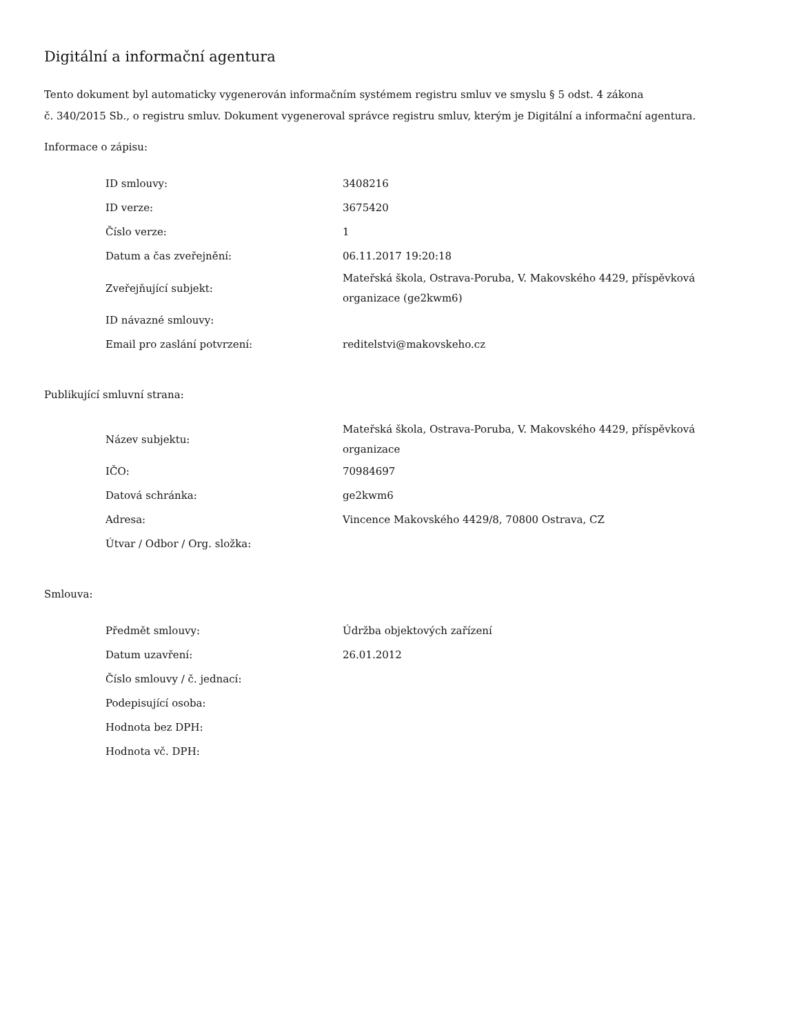Digitální a informační agentura
Tento dokument byl automaticky vygenerován informačním systémem registru smluv ve smyslu § 5 odst. 4 zákona
č. 340/2015 Sb., o registru smluv. Dokument vygeneroval správce registru smluv, kterým je Digitální a informační agentura.
Informace o zápisu:
| ID smlouvy: | 3408216 |
| ID verze: | 3675420 |
| Číslo verze: | 1 |
| Datum a čas zveřejnění: | 06.11.2017 19:20:18 |
| Zveřejňující subjekt: | Mateřská škola, Ostrava-Poruba, V. Makovského 4429, příspěvková organizace (ge2kwm6) |
| ID návazné smlouvy: | |
| Email pro zaslání potvrzení: | reditelstvi@makovskeho.cz |
Publikující smluvní strana:
| Název subjektu: | Mateřská škola, Ostrava-Poruba, V. Makovského 4429, příspěvková organizace |
| IČO: | 70984697 |
| Datová schránka: | ge2kwm6 |
| Adresa: | Vincence Makovského 4429/8, 70800 Ostrava, CZ |
| Útvar / Odbor / Org. složka: | |
Smlouva:
| Předmět smlouvy: | Údržba objektových zařízení |
| Datum uzavření: | 26.01.2012 |
| Číslo smlouvy / č. jednací: | |
| Podepisující osoba: | |
| Hodnota bez DPH: | |
| Hodnota vč. DPH: | |